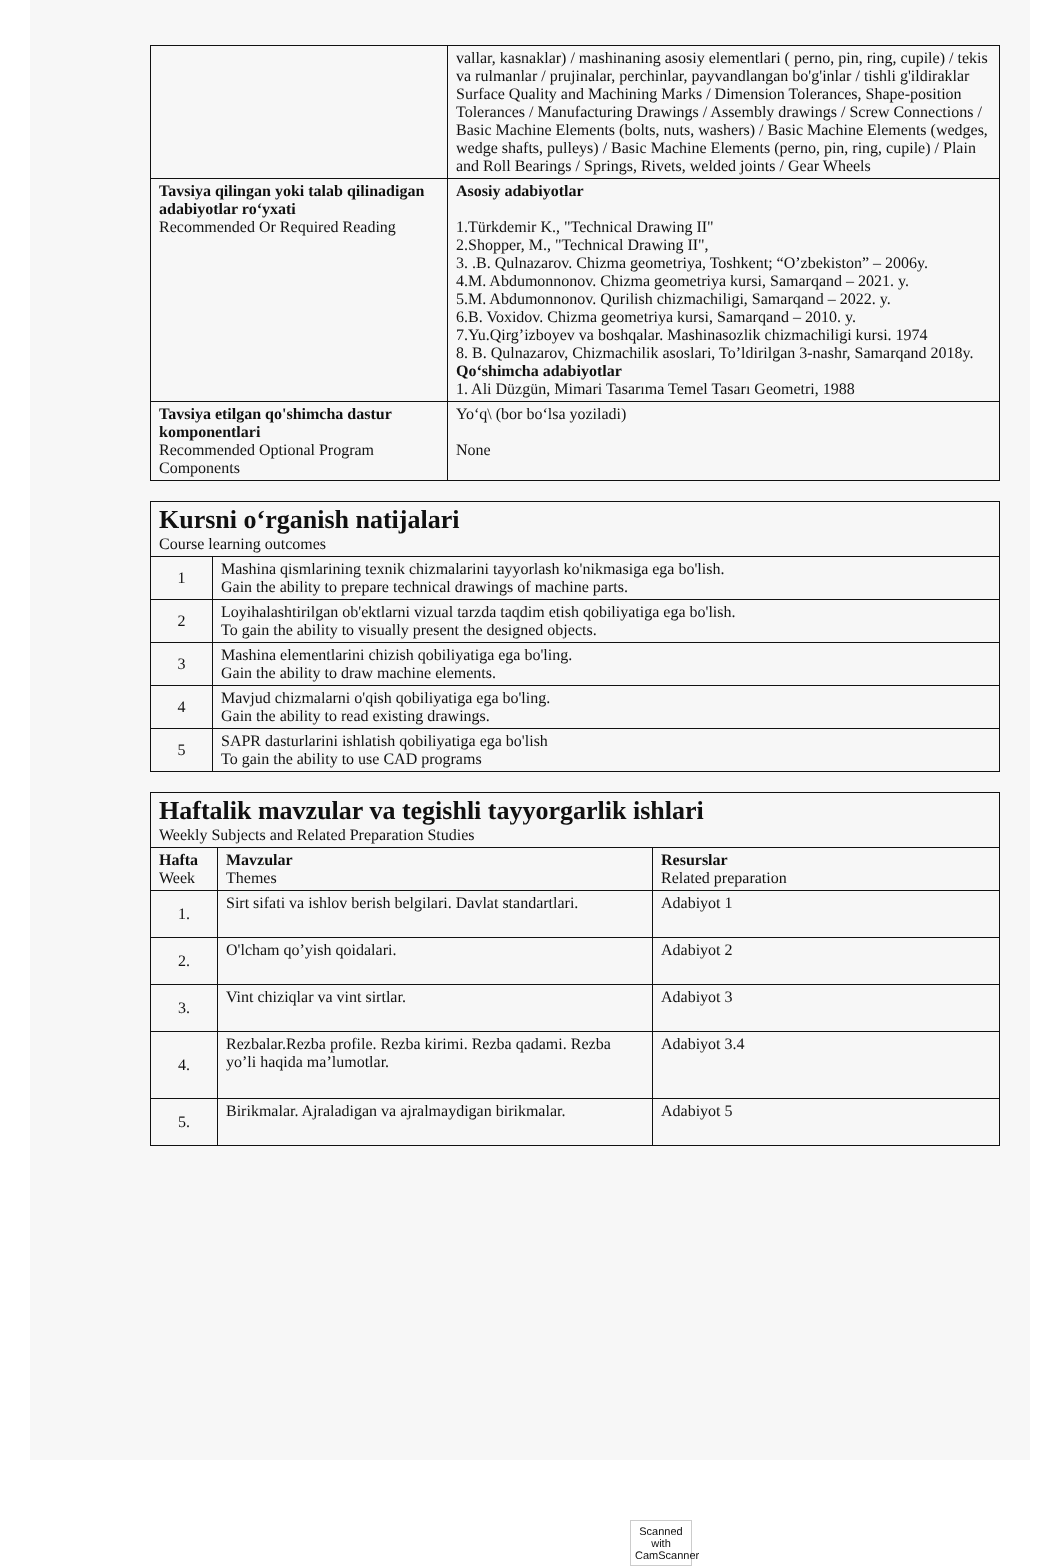| | vallar, kasnaklar) / mashinaning asosiy elementlari ( perno, pin, ring, cupile) / tekis va rulmanlar / prujinalar, perchinlar, payvandlangan bo'g'inlar / tishli g'ildiraklar Surface Quality and Machining Marks / Dimension Tolerances, Shape-position Tolerances / Manufacturing Drawings / Assembly drawings / Screw Connections / Basic Machine Elements (bolts, nuts, washers) / Basic Machine Elements (wedges, wedge shafts, pulleys) / Basic Machine Elements (perno, pin, ring, cupile) / Plain and Roll Bearings / Springs, Rivets, welded joints / Gear Wheels |
| Tavsiya qilingan yoki talab qilinadigan adabiyotlar ro‘yxati Recommended Or Required Reading | Asosiy adabiyotlar 1.Türkdemir K., "Technical Drawing II" 2.Shopper, M., "Technical Drawing II", 3. .B. Qulnazarov. Chizma geometriya, Toshkent; “O’zbekiston” – 2006y. 4.M. Abdumonnonov. Chizma geometriya kursi, Samarqand – 2021. y. 5.M. Abdumonnonov. Qurilish chizmachiligi, Samarqand – 2022. y. 6.B. Voxidov. Chizma geometriya kursi, Samarqand – 2010. y. 7.Yu.Qirg’izboyev va boshqalar. Mashinasozlik chizmachiligi kursi. 1974 8. B. Qulnazarov, Chizmachilik asoslari, To’ldirilgan 3-nashr, Samarqand 2018y. Qo‘shimcha adabiyotlar 1. Ali Düzgün, Mimari Tasarıma Temel Tasarı Geometri, 1988 |
| Tavsiya etilgan qo'shimcha dastur komponentlari Recommended Optional Program Components | Yo‘q\ (bor bo‘lsa yoziladi) None |
| Kursni o‘rganish natijalari Course learning outcomes | |
| 1 | Mashina qismlarining texnik chizmalarini tayyorlash ko'nikmasiga ega bo'lish. Gain the ability to prepare technical drawings of machine parts. |
| 2 | Loyihalashtirilgan ob'ektlarni vizual tarzda taqdim etish qobiliyatiga ega bo'lish. To gain the ability to visually present the designed objects. |
| 3 | Mashina elementlarini chizish qobiliyatiga ega bo'ling. Gain the ability to draw machine elements. |
| 4 | Mavjud chizmalarni o'qish qobiliyatiga ega bo'ling. Gain the ability to read existing drawings. |
| 5 | SAPR dasturlarini ishlatish qobiliyatiga ega bo'lish To gain the ability to use CAD programs |
| Haftalik mavzular va tegishli tayyorgarlik ishlari Weekly Subjects and Related Preparation Studies | | |
| Hafta Week | Mavzular Themes | Resurslar Related preparation |
| 1. | Sirt sifati va ishlov berish belgilari. Davlat standartlari. | Adabiyot 1 |
| 2. | O'lcham qo’yish qoidalari. | Adabiyot 2 |
| 3. | Vint chiziqlar va vint sirtlar. | Adabiyot 3 |
| 4. | Rezbalar.Rezba profile. Rezba kirimi. Rezba qadami. Rezba yo’li haqida ma’lumotlar. | Adabiyot 3.4 |
| 5. | Birikmalar. Ajraladigan va ajralmaydigan birikmalar. | Adabiyot 5 |
Scanned with
CamScanner